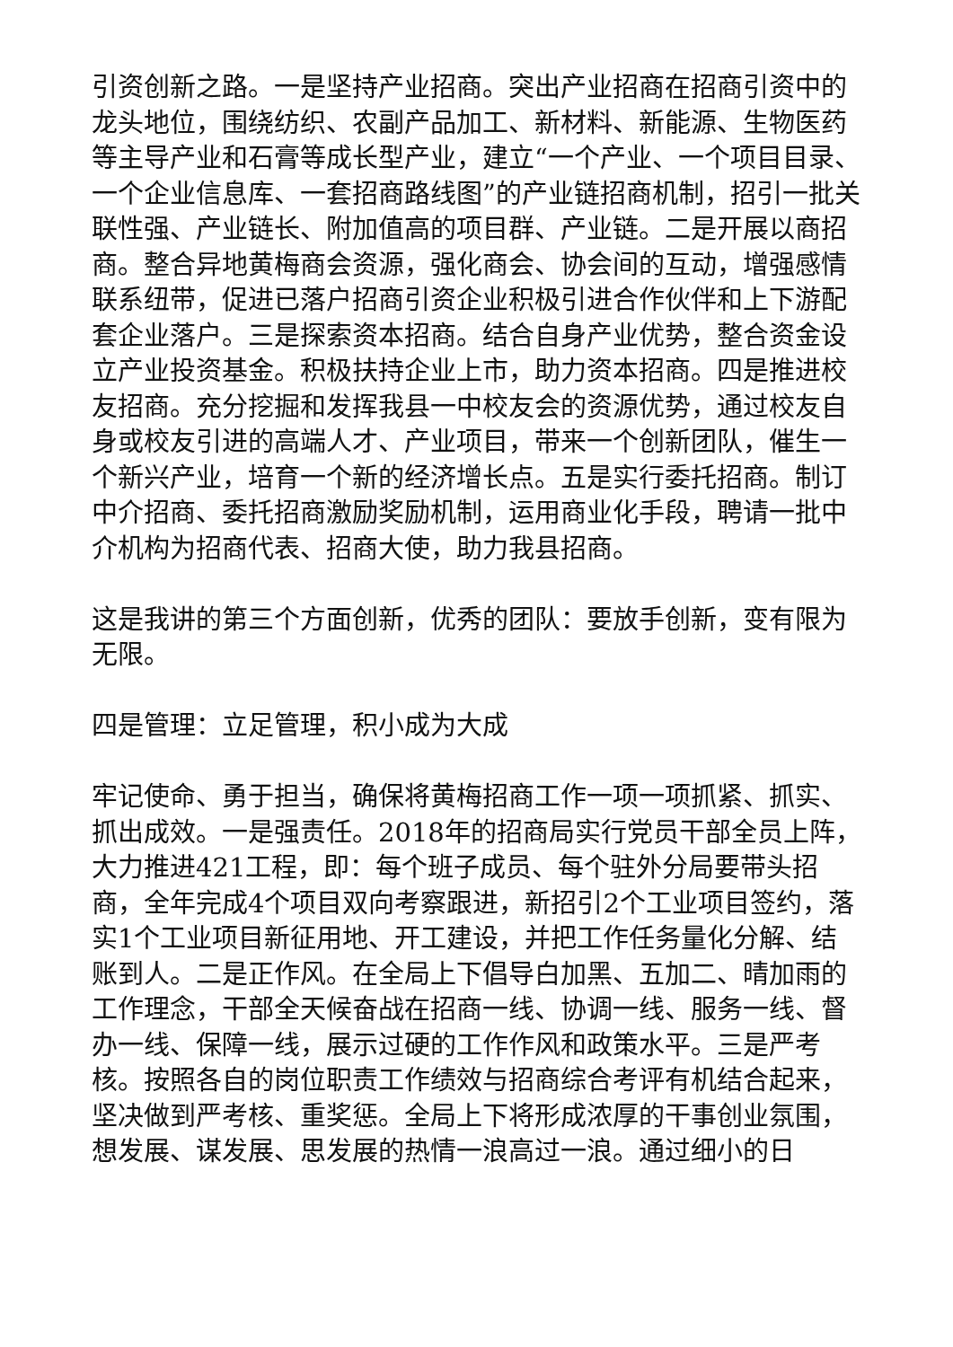引资创新之路。一是坚持产业招商。突出产业招商在招商引资中的龙头地位，围绕纺织、农副产品加工、新材料、新能源、生物医药等主导产业和石膏等成长型产业，建立“一个产业、一个项目目录、一个企业信息库、一套招商路线图”的产业链招商机制，招引一批关联性强、产业链长、附加值高的项目群、产业链。二是开展以商招商。整合异地黄梅商会资源，强化商会、协会间的互动，增强感情联系纽带，促进已落户招商引资企业积极引进合作伙伴和上下游配套企业落户。三是探索资本招商。结合自身产业优势，整合资金设立产业投资基金。积极扶持企业上市，助力资本招商。四是推进校友招商。充分挖掘和发挥我县一中校友会的资源优势，通过校友自身或校友引进的高端人才、产业项目，带来一个创新团队，催生一个新兴产业，培育一个新的经济增长点。五是实行委托招商。制订中介招商、委托招商激励奖励机制，运用商业化手段，聘请一批中介机构为招商代表、招商大使，助力我县招商。
这是我讲的第三个方面创新，优秀的团队：要放手创新，变有限为无限。
四是管理：立足管理，积小成为大成
牢记使命、勇于担当，确保将黄梅招商工作一项一项抓紧、抓实、抓出成效。一是强责任。2018年的招商局实行党员干部全员上阵，大力推进421工程，即：每个班子成员、每个驻外分局要带头招商，全年完成4个项目双向考察跟进，新招引2个工业项目签约，落实1个工业项目新征用地、开工建设，并把工作任务量化分解、结账到人。二是正作风。在全局上下倡导白加黑、五加二、晴加雨的工作理念，干部全天候奋战在招商一线、协调一线、服务一线、督办一线、保障一线，展示过硬的工作作风和政策水平。三是严考核。按照各自的岗位职责工作绩效与招商综合考评有机结合起来，坚决做到严考核、重奖惩。全局上下将形成浓厚的干事创业氛围，想发展、谋发展、思发展的热情一浪高过一浪。通过细小的日